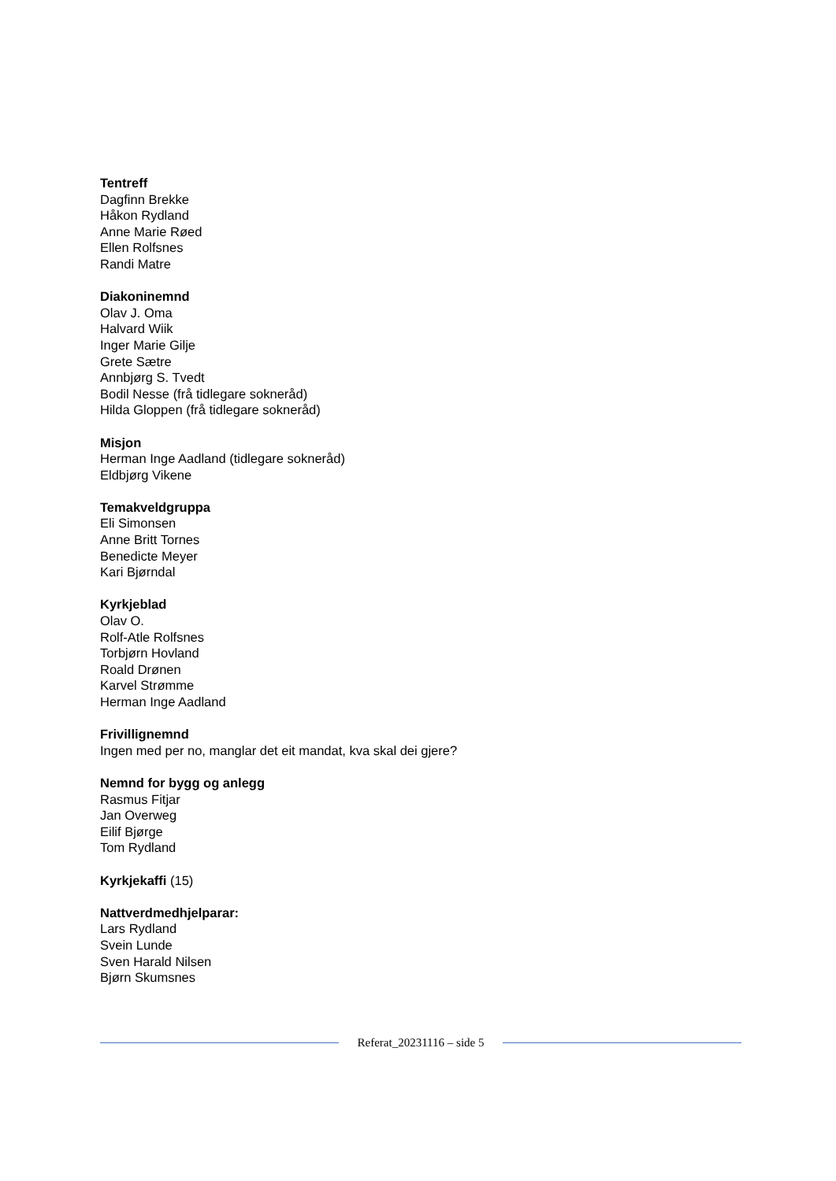Tentreff
Dagfinn Brekke
Håkon Rydland
Anne Marie Røed
Ellen Rolfsnes
Randi Matre
Diakoninemnd
Olav J. Oma
Halvard Wiik
Inger Marie Gilje
Grete Sætre
Annbjørg S. Tvedt
Bodil Nesse (frå tidlegare sokneråd)
Hilda Gloppen (frå tidlegare sokneråd)
Misjon
Herman Inge Aadland (tidlegare sokneråd)
Eldbjørg Vikene
Temakveldgruppa
Eli Simonsen
Anne Britt Tornes
Benedicte Meyer
Kari Bjørndal
Kyrkjeblad
Olav O.
Rolf-Atle Rolfsnes
Torbjørn Hovland
Roald Drønen
Karvel Strømme
Herman Inge Aadland
Frivillignemnd
Ingen med per no, manglar det eit mandat, kva skal dei gjere?
Nemnd for bygg og anlegg
Rasmus Fitjar
Jan Overweg
Eilif Bjørge
Tom Rydland
Kyrkjekaffi (15)
Nattverdmedhjelparar:
Lars Rydland
Svein Lunde
Sven Harald Nilsen
Bjørn Skumsnes
Referat_20231116 – side 5